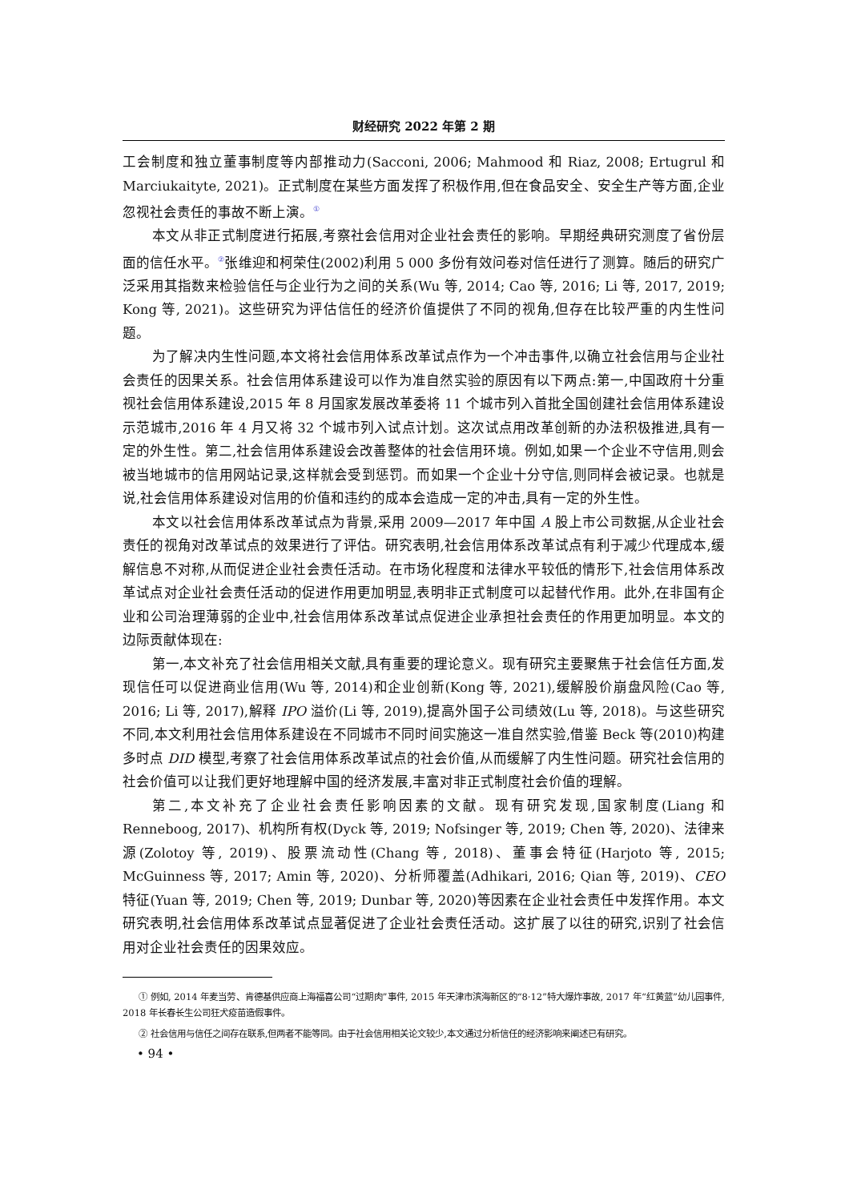财经研究 2022 年第 2 期
工会制度和独立董事制度等内部推动力(Sacconi, 2006; Mahmood 和 Riaz, 2008; Ertugrul 和 Marciukaityte, 2021)。正式制度在某些方面发挥了积极作用,但在食品安全、安全生产等方面,企业忽视社会责任的事故不断上演。<sup>①</sup>
本文从非正式制度进行拓展,考察社会信用对企业社会责任的影响。早期经典研究测度了省份层面的信任水平。<sup>②</sup>张维迎和柯荣住(2002)利用 5 000 多份有效问卷对信任进行了测算。随后的研究广泛采用其指数来检验信任与企业行为之间的关系(Wu 等, 2014; Cao 等, 2016; Li 等, 2017, 2019; Kong 等, 2021)。这些研究为评估信任的经济价值提供了不同的视角,但存在比较严重的内生性问题。
为了解决内生性问题,本文将社会信用体系改革试点作为一个冲击事件,以确立社会信用与企业社会责任的因果关系。社会信用体系建设可以作为准自然实验的原因有以下两点:第一,中国政府十分重视社会信用体系建设,2015 年 8 月国家发展改革委将 11 个城市列入首批全国创建社会信用体系建设示范城市,2016 年 4 月又将 32 个城市列入试点计划。这次试点用改革创新的办法积极推进,具有一定的外生性。第二,社会信用体系建设会改善整体的社会信用环境。例如,如果一个企业不守信用,则会被当地城市的信用网站记录,这样就会受到惩罚。而如果一个企业十分守信,则同样会被记录。也就是说,社会信用体系建设对信用的价值和违约的成本会造成一定的冲击,具有一定的外生性。
本文以社会信用体系改革试点为背景,采用 2009—2017 年中国 A 股上市公司数据,从企业社会责任的视角对改革试点的效果进行了评估。研究表明,社会信用体系改革试点有利于减少代理成本,缓解信息不对称,从而促进企业社会责任活动。在市场化程度和法律水平较低的情形下,社会信用体系改革试点对企业社会责任活动的促进作用更加明显,表明非正式制度可以起替代作用。此外,在非国有企业和公司治理薄弱的企业中,社会信用体系改革试点促进企业承担社会责任的作用更加明显。本文的边际贡献体现在:
第一,本文补充了社会信用相关文献,具有重要的理论意义。现有研究主要聚焦于社会信任方面,发现信任可以促进商业信用(Wu 等, 2014)和企业创新(Kong 等, 2021),缓解股价崩盘风险(Cao 等, 2016; Li 等, 2017),解释 IPO 溢价(Li 等, 2019),提高外国子公司绩效(Lu 等, 2018)。与这些研究不同,本文利用社会信用体系建设在不同城市不同时间实施这一准自然实验,借鉴 Beck 等(2010)构建多时点 DID 模型,考察了社会信用体系改革试点的社会价值,从而缓解了内生性问题。研究社会信用的社会价值可以让我们更好地理解中国的经济发展,丰富对非正式制度社会价值的理解。
第二,本文补充了企业社会责任影响因素的文献。现有研究发现,国家制度(Liang 和 Renneboog, 2017)、机构所有权(Dyck 等, 2019; Nofsinger 等, 2019; Chen 等, 2020)、法律来源(Zolotoy 等, 2019)、股票流动性(Chang 等, 2018)、董事会特征(Harjoto 等, 2015; McGuinness 等, 2017; Amin 等, 2020)、分析师覆盖(Adhikari, 2016; Qian 等, 2019)、CEO 特征(Yuan 等, 2019; Chen 等, 2019; Dunbar 等, 2020)等因素在企业社会责任中发挥作用。本文研究表明,社会信用体系改革试点显著促进了企业社会责任活动。这扩展了以往的研究,识别了社会信用对企业社会责任的因果效应。
① 例如, 2014 年麦当劳、肯德基供应商上海福喜公司“过期肉”事件, 2015 年天津市滨海新区的“8·12”特大爆炸事故, 2017 年“红黄蓝”幼儿园事件, 2018 年长春长生公司狂犬疫苗造假事件。
② 社会信用与信任之间存在联系,但两者不能等同。由于社会信用相关论文较少,本文通过分析信任的经济影响来阐述已有研究。
• 94 •